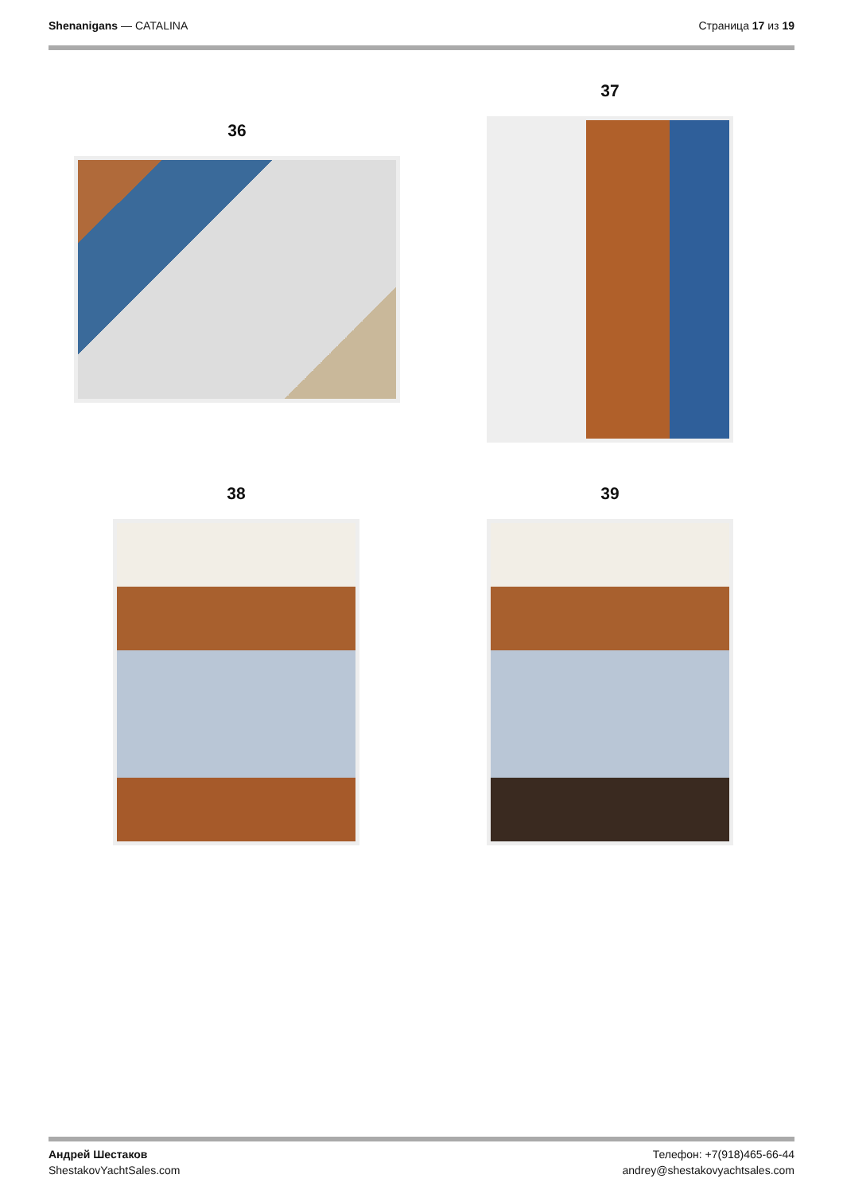Shenanigans — CATALINA Страница 17 из 19
36
37
38 39
Андрей Шестаков
ShestakovYachtSales.com
Телефон: +7(918)465-66-44
andrey@shestakovyachtsales.com